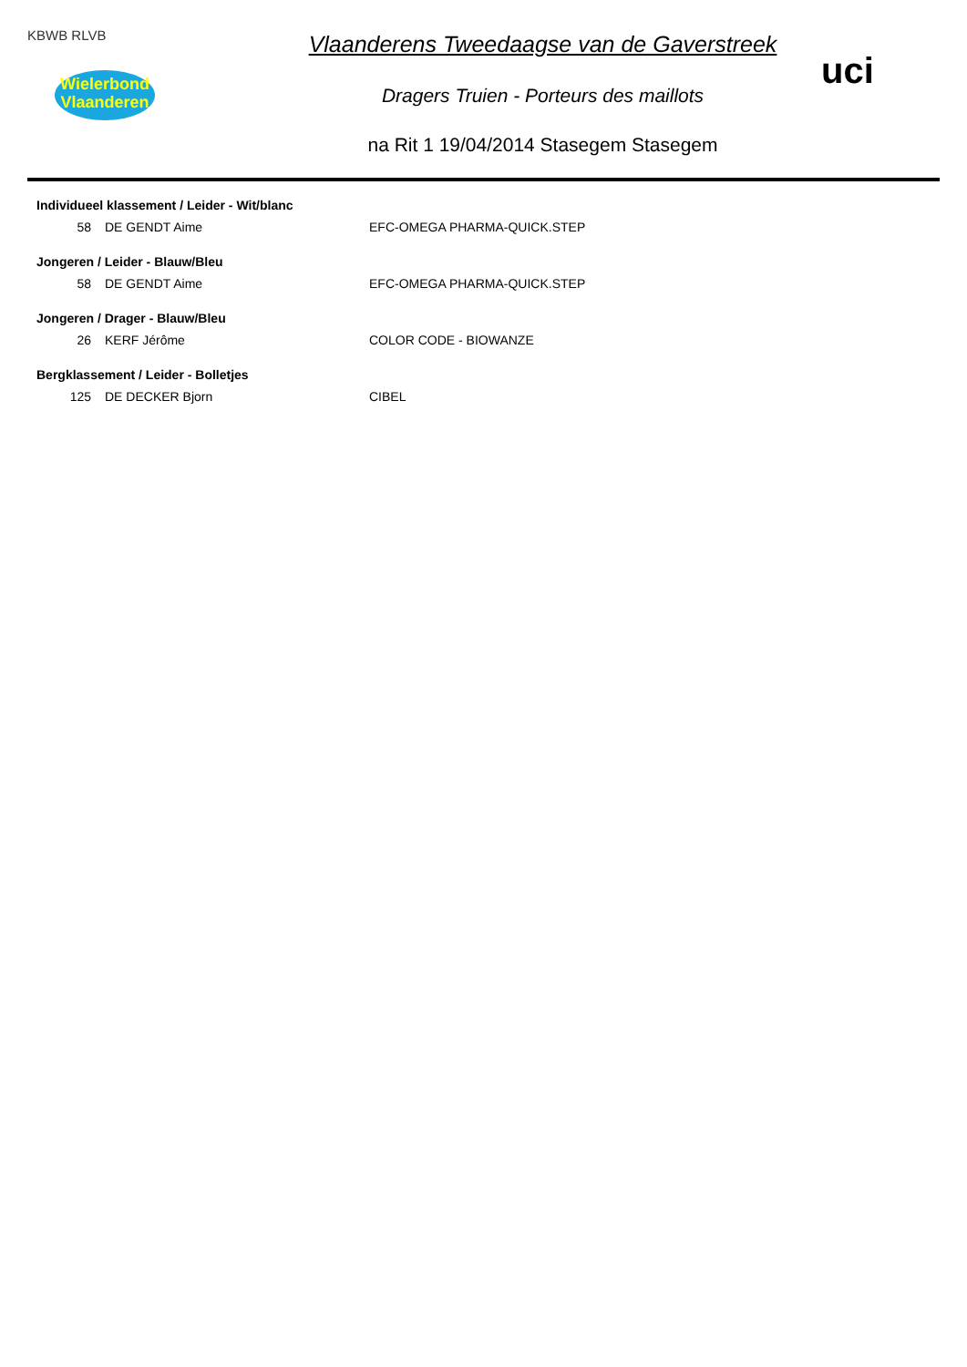KBWB RLVB
Wielerbond Vlaanderen
Vlaanderens Tweedaagse van de Gaverstreek
Dragers Truien - Porteurs des maillots
na Rit 1 19/04/2014 Stasegem Stasegem
uci
| Individueel klassement / Leider - Wit/blanc | | |
| --- | --- | --- |
| 58 | DE GENDT Aime | EFC-OMEGA PHARMA-QUICK.STEP |
| Jongeren / Leider - Blauw/Bleu | | |
| 58 | DE GENDT Aime | EFC-OMEGA PHARMA-QUICK.STEP |
| Jongeren / Drager - Blauw/Bleu | | |
| 26 | KERF Jérôme | COLOR CODE - BIOWANZE |
| Bergklassement / Leider - Bolletjes | | |
| 125 | DE DECKER Bjorn | CIBEL |